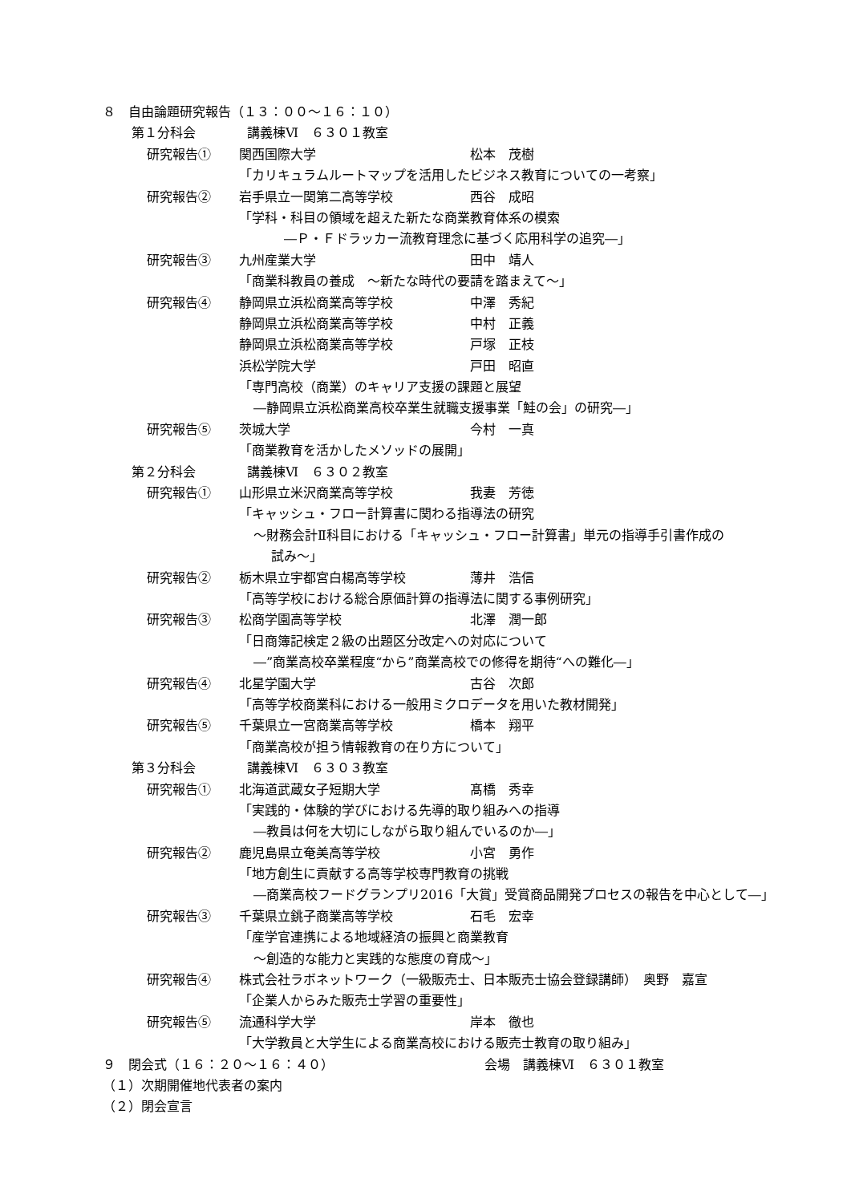８　自由論題研究報告（１３：００～１６：１０）
第１分科会　　　　講義棟Ⅵ　６３０１教室
研究報告① 関西国際大学 松本　茂樹
「カリキュラムルートマップを活用したビジネス教育についての一考察」
研究報告② 岩手県立一関第二高等学校 西谷　成昭
「学科・科目の領域を超えた新たな商業教育体系の模索
―Ｐ・Ｆドラッカー流教育理念に基づく応用科学の追究―」
研究報告③ 九州産業大学 田中　靖人
「商業科教員の養成　～新たな時代の要請を踏まえて～」
研究報告④ 静岡県立浜松商業高等学校 中澤　秀紀
静岡県立浜松商業高等学校 中村　正義
静岡県立浜松商業高等学校 戸塚　正枝
浜松学院大学 戸田　昭直
「専門高校（商業）のキャリア支援の課題と展望
―静岡県立浜松商業高校卒業生就職支援事業「鮭の会」の研究―」
研究報告⑤ 茨城大学 今村　一真
「商業教育を活かしたメソッドの展開」
第２分科会　　　　講義棟Ⅵ　６３０２教室
研究報告① 山形県立米沢商業高等学校 我妻　芳徳
「キャッシュ・フロー計算書に関わる指導法の研究
～財務会計Ⅱ科目における「キャッシュ・フロー計算書」単元の指導手引書作成の
試み～」
研究報告② 栃木県立宇都宮白楊高等学校 薄井　浩信
「高等学校における総合原価計算の指導法に関する事例研究」
研究報告③ 松商学園高等学校 北澤　潤一郎
「日商簿記検定２級の出題区分改定への対応について
―”商業高校卒業程度“から”商業高校での修得を期待“への難化―」
研究報告④ 北星学園大学 古谷　次郎
「高等学校商業科における一般用ミクロデータを用いた教材開発」
研究報告⑤ 千葉県立一宮商業高等学校 橋本　翔平
「商業高校が担う情報教育の在り方について」
第３分科会　　　　講義棟Ⅵ　６３０３教室
研究報告① 北海道武蔵女子短期大学 髙橋　秀幸
「実践的・体験的学びにおける先導的取り組みへの指導
―教員は何を大切にしながら取り組んでいるのか―」
研究報告② 鹿児島県立奄美高等学校 小宮　勇作
「地方創生に貢献する高等学校専門教育の挑戦
―商業高校フードグランプリ2016「大賞」受賞商品開発プロセスの報告を中心として―」
研究報告③ 千葉県立銚子商業高等学校 石毛　宏幸
「産学官連携による地域経済の振興と商業教育
～創造的な能力と実践的な態度の育成～」
研究報告④ 株式会社ラボネットワーク（一級販売士、日本販売士協会登録講師）　奥野　嘉宣
「企業人からみた販売士学習の重要性」
研究報告⑤ 流通科学大学 岸本　徹也
「大学教員と大学生による商業高校における販売士教育の取り組み」
９　閉会式（１６：２０～１６：４０） 会場　講義棟Ⅵ　６３０１教室
（１）次期開催地代表者の案内
（２）閉会宣言